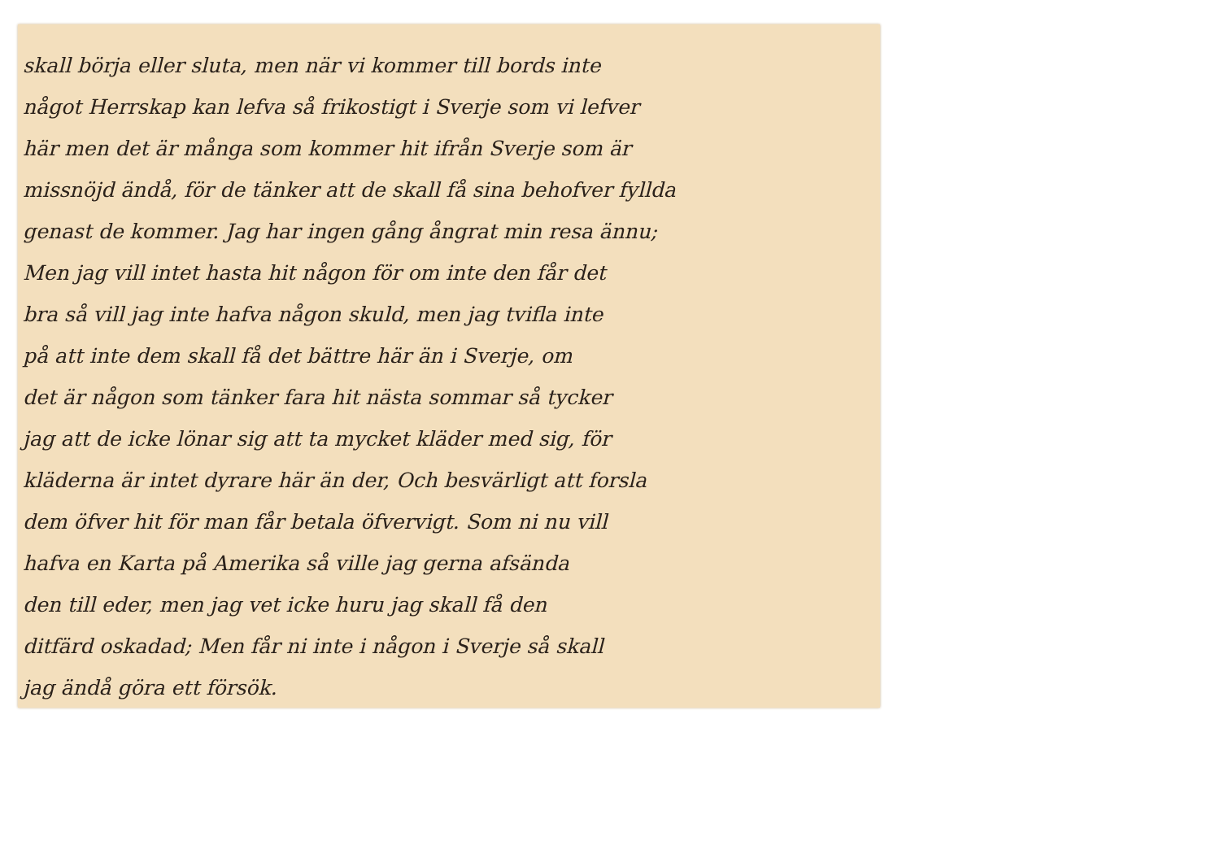skall börja eller sluta, men när vi kommer till bords inte
något Herrskap kan lefva så frikostigt i Sverje som vi lefver
här men det är många som kommer hit ifrån Sverje som är
missnöjd ändå, för de tänker att de skall få sina behofver fyllda
genast de kommer. Jag har ingen gång ångrat min resa ännu;
Men jag vill intet hasta hit någon för om inte den får det
bra så vill jag inte hafva någon skuld, men jag tvifla inte
på att inte dem skall få det bättre här än i Sverje, om
det är någon som tänker fara hit nästa sommar så tycker
jag att de icke lönar sig att ta mycket kläder med sig, för
kläderna är intet dyrare här än der, Och besvärligt att forsla
dem öfver hit för man får betala öfvervigt. Som ni nu vill
hafva en Karta på Amerika så ville jag gerna afsända
den till eder, men jag vet icke huru jag skall få den
ditfärd oskadad; Men får ni inte i någon i Sverje så skall
jag ändå göra ett försök.